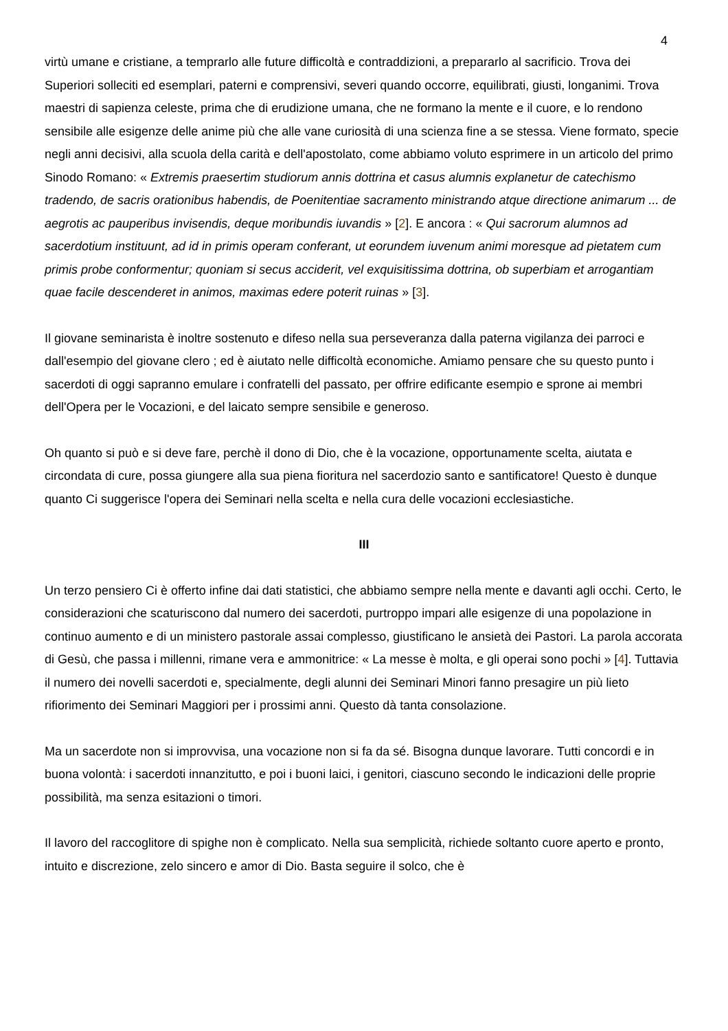4
virtù umane e cristiane, a temprarlo alle future difficoltà e contraddizioni, a prepararlo al sacrificio. Trova dei Superiori solleciti ed esemplari, paterni e comprensivi, severi quando occorre, equilibrati, giusti, longanimi. Trova maestri di sapienza celeste, prima che di erudizione umana, che ne formano la mente e il cuore, e lo rendono sensibile alle esigenze delle anime più che alle vane curiosità di una scienza fine a se stessa. Viene formato, specie negli anni decisivi, alla scuola della carità e dell'apostolato, come abbiamo voluto esprimere in un articolo del primo Sinodo Romano: « Extremis praesertim studiorum annis dottrina et casus alumnis explanetur de catechismo tradendo, de sacris orationibus habendis, de Poenitentiae sacramento ministrando atque directione animarum ... de aegrotis ac pauperibus invisendis, deque moribundis iuvandis » [2]. E ancora : « Qui sacrorum alumnos ad sacerdotium instituunt, ad id in primis operam conferant, ut eorundem iuvenum animi moresque ad pietatem cum primis probe conformentur; quoniam si secus acciderit, vel exquisitissima dottrina, ob superbiam et arrogantiam quae facile descenderet in animos, maximas edere poterit ruinas » [3].
Il giovane seminarista è inoltre sostenuto e difeso nella sua perseveranza dalla paterna vigilanza dei parroci e dall'esempio del giovane clero ; ed è aiutato nelle difficoltà economiche. Amiamo pensare che su questo punto i sacerdoti di oggi sapranno emulare i confratelli del passato, per offrire edificante esempio e sprone ai membri dell'Opera per le Vocazioni, e del laicato sempre sensibile e generoso.
Oh quanto si può e si deve fare, perchè il dono di Dio, che è la vocazione, opportunamente scelta, aiutata e circondata di cure, possa giungere alla sua piena fioritura nel sacerdozio santo e santificatore! Questo è dunque quanto Ci suggerisce l'opera dei Seminari nella scelta e nella cura delle vocazioni ecclesiastiche.
III
Un terzo pensiero Ci è offerto infine dai dati statistici, che abbiamo sempre nella mente e davanti agli occhi. Certo, le considerazioni che scaturiscono dal numero dei sacerdoti, purtroppo impari alle esigenze di una popolazione in continuo aumento e di un ministero pastorale assai complesso, giustificano le ansietà dei Pastori. La parola accorata di Gesù, che passa i millenni, rimane vera e ammonitrice: « La messe è molta, e gli operai sono pochi » [4]. Tuttavia il numero dei novelli sacerdoti e, specialmente, degli alunni dei Seminari Minori fanno presagire un più lieto rifiorimento dei Seminari Maggiori per i prossimi anni. Questo dà tanta consolazione.
Ma un sacerdote non si improvvisa, una vocazione non si fa da sé. Bisogna dunque lavorare. Tutti concordi e in buona volontà: i sacerdoti innanzitutto, e poi i buoni laici, i genitori, ciascuno secondo le indicazioni delle proprie possibilità, ma senza esitazioni o timori.
Il lavoro del raccoglitore di spighe non è complicato. Nella sua semplicità, richiede soltanto cuore aperto e pronto, intuito e discrezione, zelo sincero e amor di Dio. Basta seguire il solco, che è